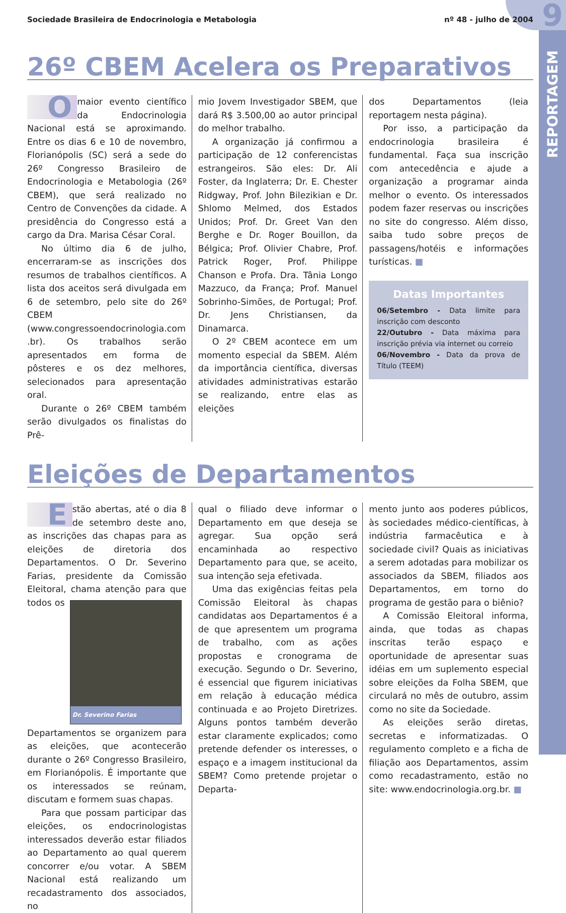9
REPORTAGEM
Sociedade Brasileira de Endocrinologia e Metabologia nº 48 - julho de 2004
26º CBEM Acelera os Preparativos
Omaior evento científico da Endocrinologia Nacional está se aproximando. Entre os dias 6 e 10 de novembro, Florianópolis (SC) será a sede do 26º Congresso Brasileiro de Endocrinologia e Metabologia (26º CBEM), que será realizado no Centro de Convenções da cidade. A presidência do Congresso está a cargo da Dra. Marisa César Coral.
No último dia 6 de julho, encerraram-se as inscrições dos resumos de trabalhos científicos. A lista dos aceitos será divulgada em 6 de setembro, pelo site do 26º CBEM (www.congressoendocrinologia.com .br). Os trabalhos serão apresentados em forma de pôsteres e os dez melhores, selecionados para apresentação oral.
Durante o 26º CBEM também serão divulgados os finalistas do Prê-
mio Jovem Investigador SBEM, que dará R$ 3.500,00 ao autor principal do melhor trabalho.
A organização já confirmou a participação de 12 conferencistas estrangeiros. São eles: Dr. Ali Foster, da Inglaterra; Dr. E. Chester Ridgway, Prof. John Bilezikian e Dr. Shlomo Melmed, dos Estados Unidos; Prof. Dr. Greet Van den Berghe e Dr. Roger Bouillon, da Bélgica; Prof. Olivier Chabre, Prof. Patrick Roger, Prof. Philippe Chanson e Profa. Dra. Tânia Longo Mazzuco, da França; Prof. Manuel Sobrinho-Simões, de Portugal; Prof. Dr. Jens Christiansen, da Dinamarca.
O 2º CBEM acontece em um momento especial da SBEM. Além da importância científica, diversas atividades administrativas estarão se realizando, entre elas as eleições
dos Departamentos (leia reportagem nesta página).
Por isso, a participação da endocrinologia brasileira é fundamental. Faça sua inscrição com antecedência e ajude a organização a programar ainda melhor o evento. Os interessados podem fazer reservas ou inscrições no site do congresso. Além disso, saiba tudo sobre preços de passagens/hotéis e informações turísticas. ■
Datas Importantes
06/Setembro - Data limite para inscrição com desconto
22/Outubro - Data máxima para inscrição prévia via internet ou correio
06/Novembro - Data da prova de Título (TEEM)
Eleições de Departamentos
Estão abertas, até o dia 8 de setembro deste ano, as inscrições das chapas para as eleições de diretoria dos Departamentos. O Dr. Severino Farias, presidente da Comissão Eleitoral, chama atenção Dr. Severino Farias para que todos os Departamentos se organizem para as eleições, que acontecerão durante o 26º Congresso Brasileiro, em Florianópolis. É importante que os interessados se reúnam, discutam e formem suas chapas.
Para que possam participar das eleições, os endocrinologistas interessados deverão estar filiados ao Departamento ao qual querem concorrer e/ou votar. A SBEM Nacional está realizando um recadastramento dos associados, no
qual o filiado deve informar o Departamento em que deseja se agregar. Sua opção será encaminhada ao respectivo Departamento para que, se aceito, sua intenção seja efetivada.
Uma das exigências feitas pela Comissão Eleitoral às chapas candidatas aos Departamentos é a de que apresentem um programa de trabalho, com as ações propostas e cronograma de execução. Segundo o Dr. Severino, é essencial que figurem iniciativas em relação à educação médica continuada e ao Projeto Diretrizes. Alguns pontos também deverão estar claramente explicados; como pretende defender os interesses, o espaço e a imagem institucional da SBEM? Como pretende projetar o Departa-
mento junto aos poderes públicos, às sociedades médico-científicas, à indústria farmacêutica e à sociedade civil? Quais as iniciativas a serem adotadas para mobilizar os associados da SBEM, filiados aos Departamentos, em torno do programa de gestão para o biênio?
A Comissão Eleitoral informa, ainda, que todas as chapas inscritas terão espaço e oportunidade de apresentar suas idéias em um suplemento especial sobre eleições da Folha SBEM, que circulará no mês de outubro, assim como no site da Sociedade.
As eleições serão diretas, secretas e informatizadas. O regulamento completo e a ficha de filiação aos Departamentos, assim como recadastramento, estão no site: www.endocrinologia.org.br. ■